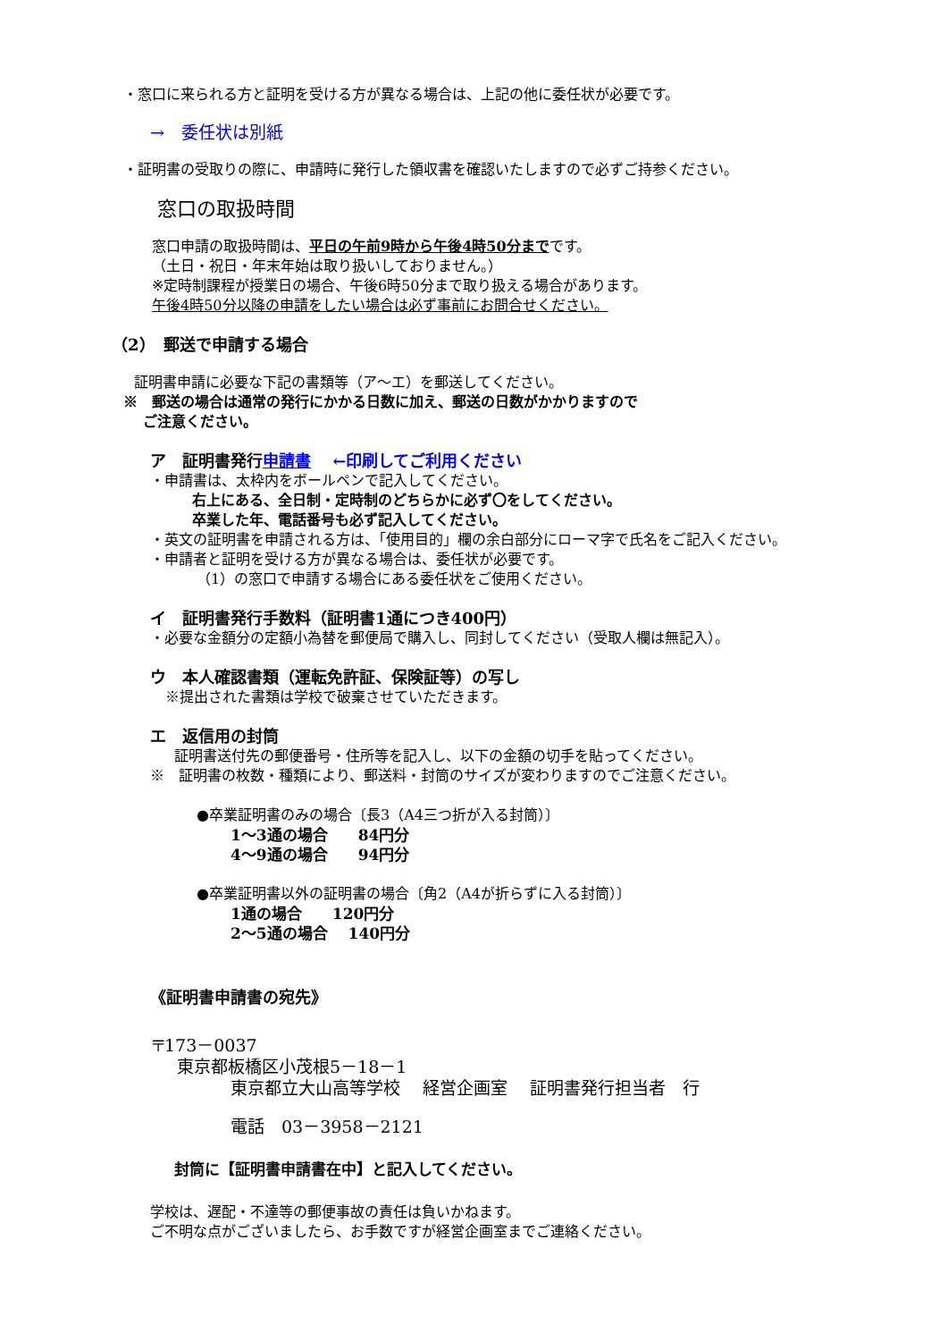・窓口に来られる方と証明を受ける方が異なる場合は、上記の他に委任状が必要です。
→　委任状は別紙
・証明書の受取りの際に、申請時に発行した領収書を確認いたしますので必ずご持参ください。
窓口の取扱時間
窓口申請の取扱時間は、平日の午前9時から午後4時50分までです。
（土日・祝日・年末年始は取り扱いしておりません。）
※定時制課程が授業日の場合、午後6時50分まで取り扱える場合があります。
午後4時50分以降の申請をしたい場合は必ず事前にお問合せください。
（2）　郵送で申請する場合
証明書申請に必要な下記の書類等（ア～エ）を郵送してください。
※　郵送の場合は通常の発行にかかる日数に加え、郵送の日数がかかりますので
　 ご注意ください。
ア　証明書発行申請書　 ←印刷してご利用ください
・申請書は、太枠内をボールペンで記入してください。
右上にある、全日制・定時制のどちらかに必ず〇をしてください。
卒業した年、電話番号も必ず記入してください。
・英文の証明書を申請される方は、「使用目的」欄の余白部分にローマ字で氏名をご記入ください。
・申請者と証明を受ける方が異なる場合は、委任状が必要です。
（1）の窓口で申請する場合にある委任状をご使用ください。
イ　証明書発行手数料（証明書1通につき400円）
・必要な金額分の定額小為替を郵便局で購入し、同封してください（受取人欄は無記入）。
ウ　本人確認書類（運転免許証、保険証等）の写し
※提出された書類は学校で破棄させていただきます。
エ　返信用の封筒
証明書送付先の郵便番号・住所等を記入し、以下の金額の切手を貼ってください。
※　証明書の枚数・種類により、郵送料・封筒のサイズが変わりますのでご注意ください。
●卒業証明書のみの場合〔長3（A4三つ折が入る封筒）〕
1～3通の場合　　84円分
4～9通の場合　　94円分
●卒業証明書以外の証明書の場合〔角2（A4が折らずに入る封筒）〕
1通の場合　　120円分
2～5通の場合　 140円分
《証明書申請書の宛先》
〒173－0037
東京都板橋区小茂根5－18－1
東京都立大山高等学校　 経営企画室　 証明書発行担当者　行
電話　03－3958－2121
封筒に【証明書申請書在中】と記入してください。
学校は、遅配・不達等の郵便事故の責任は負いかねます。
ご不明な点がございましたら、お手数ですが経営企画室までご連絡ください。